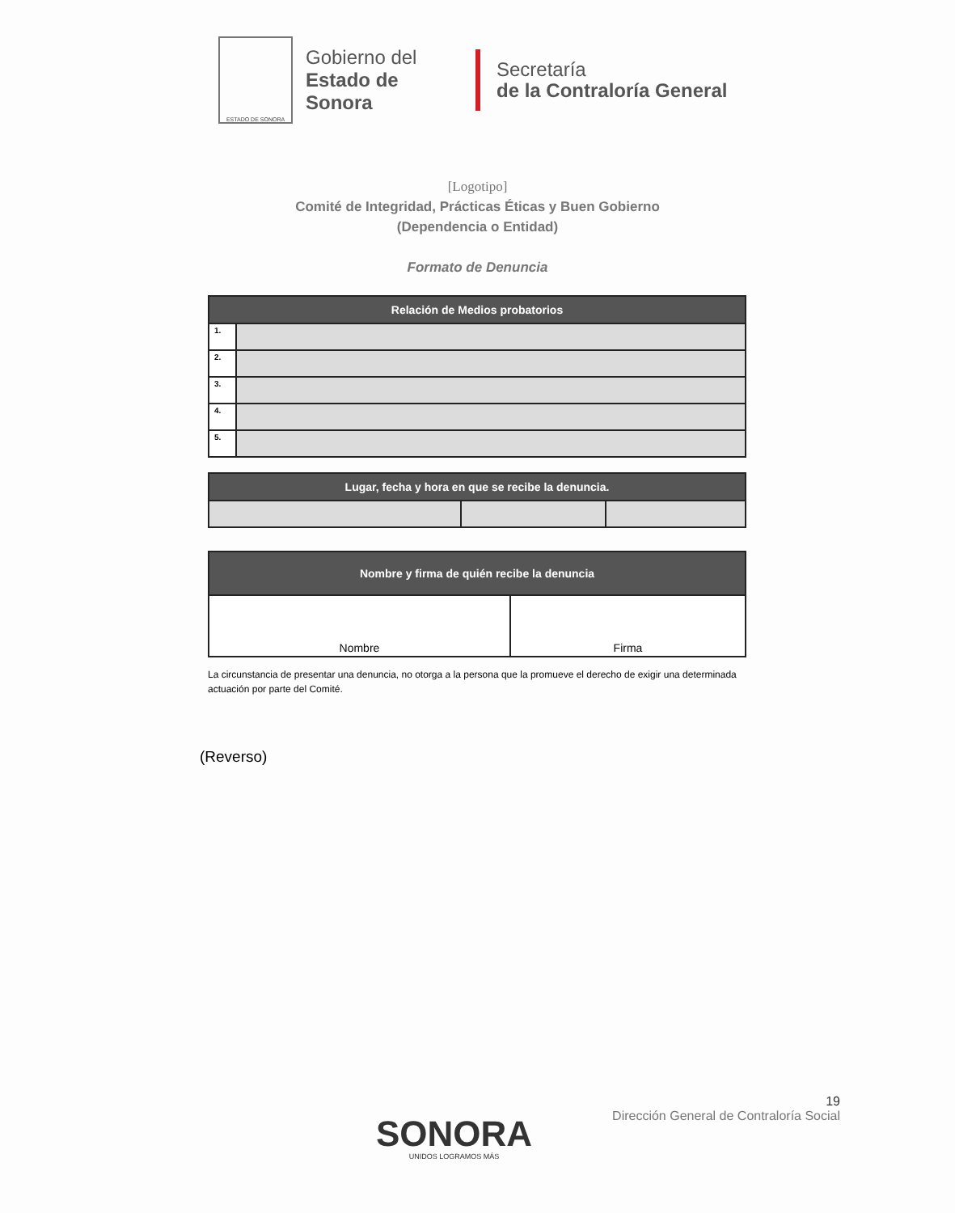ESTADO DE SONORA
Gobierno del
Estado de Sonora
Secretaría
de la Contraloría General
[Logotipo]
Comité de Integridad, Prácticas Éticas y Buen Gobierno
(Dependencia o Entidad)
Formato de Denuncia
| Relación de Medios probatorios | |
| --- | --- |
| 1. | |
| 2. | |
| 3. | |
| 4. | |
| 5. | |
| Lugar, fecha y hora en que se recibe la denuncia. | | |
| --- | --- | --- |
| Nombre y firma de quién recibe la denuncia | |
| --- | --- |
| Nombre | Firma |
La circunstancia de presentar una denuncia, no otorga a la persona que la promueve el derecho de exigir una determinada actuación por parte del Comité.
(Reverso)
19
Dirección General de Contraloría Social
SONORA
UNIDOS LOGRAMOS MÁS